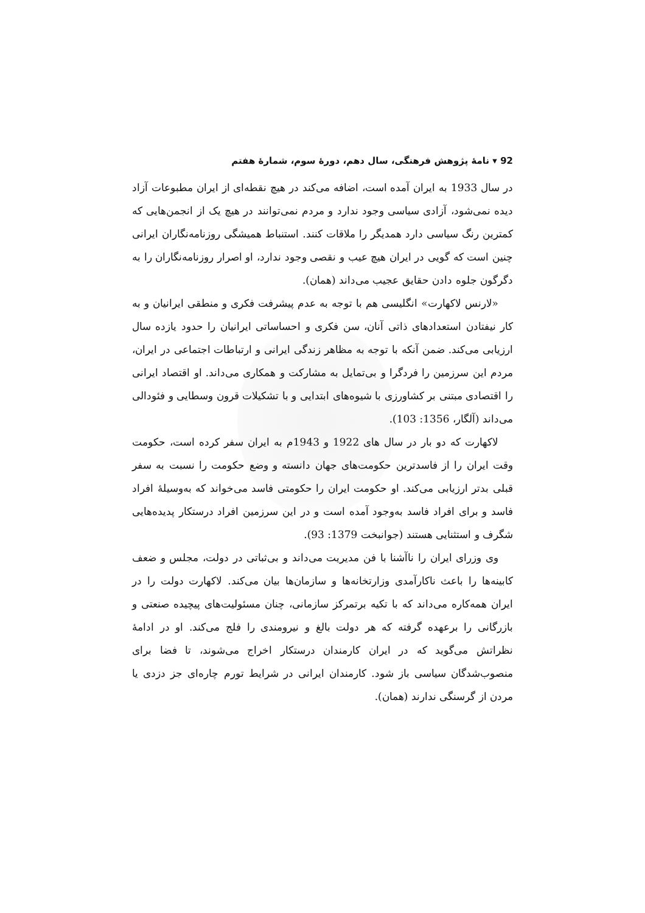92 ▾ نامهٔ پژوهش فرهنگی، سال دهم، دورهٔ سوم، شمارهٔ هفتم
در سال 1933 به ایران آمده است، اضافه می‌کند در هیچ نقطه‌ای از ایران مطبوعات آزاد دیده نمی‌شود، آزادی سیاسی وجود ندارد و مردم نمی‌توانند در هیچ یک از انجمن‌هایی که کمترین رنگ سیاسی دارد همدیگر را ملاقات کنند. استنباط همیشگی روزنامه‌نگاران ایرانی چنین است که گویی در ایران هیچ عیب و نقصی وجود ندارد، او اصرار روزنامه‌نگاران را به دگرگون جلوه دادن حقایق عجیب می‌داند (همان).
«لارنس لاکهارت» انگلیسی هم با توجه به عدم پیشرفت فکری و منطقی ایرانیان و به کار نیفتادن استعدادهای ذاتی آنان، سن فکری و احساساتی ایرانیان را حدود یازده سال ارزیابی می‌کند. ضمن آنکه با توجه به مظاهر زندگی ایرانی و ارتباطات اجتماعی در ایران، مردم این سرزمین را فردگرا و بی‌تمایل به مشارکت و همکاری می‌داند. او اقتصاد ایرانی را اقتصادی مبتنی بر کشاورزی با شیوه‌های ابتدایی و با تشکیلات قرون وسطایی و فئودالی می‌داند (آلگار، 1356: 103).
لاکهارت که دو بار در سال های 1922 و 1943م به ایران سفر کرده است، حکومت وقت ایران را از فاسدترین حکومت‌های جهان دانسته و وضع حکومت را نسبت به سفر قبلی بدتر ارزیابی می‌کند. او حکومت ایران را حکومتی فاسد می‌خواند که به‌وسیلهٔ افراد فاسد و برای افراد فاسد به‌وجود آمده است و در این سرزمین افراد درستکار پدیده‌هایی شگرف و استثنایی هستند (جوانبخت 1379: 93).
وی وزرای ایران را ناآشنا با فن مدیریت می‌داند و بی‌ثباتی در دولت، مجلس و ضعف کابینه‌ها را باعث ناکارآمدی وزارتخانه‌ها و سازمان‌ها بیان می‌کند. لاکهارت دولت را در ایران همه‌کاره می‌داند که با تکیه برتمرکز سازمانی، چنان مسئولیت‌های پیچیده صنعتی و بازرگانی را برعهده گرفته که هر دولت بالغ و نیرومندی را فلج می‌کند. او در ادامهٔ نظراتش می‌گوید که در ایران کارمندان درستکار اخراج می‌شوند، تا فضا برای منصوب‌شدگان سیاسی باز شود. کارمندان ایرانی در شرایط تورم چاره‌ای جز دزدی یا مردن از گرسنگی ندارند (همان).